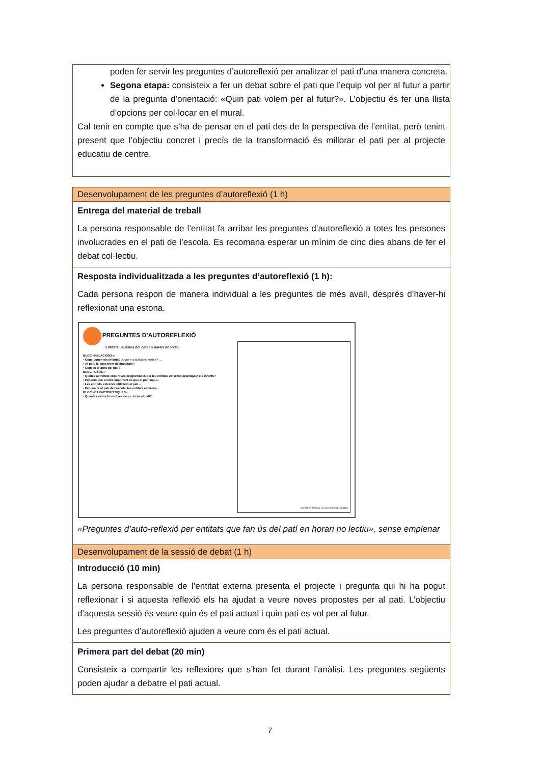poden fer servir les preguntes d’autoreflexió per analitzar el pati d’una manera concreta.
Segona etapa: consisteix a fer un debat sobre el pati que l’equip vol per al futur a partir de la pregunta d’orientació: «Quin pati volem per al futur?». L’objectiu és fer una llista d’opcions per col·locar en el mural.
Cal tenir en compte que s’ha de pensar en el pati des de la perspectiva de l’entitat, però tenint present que l’objectiu concret i precís de la transformació és millorar el pati per al projecte educatiu de centre.
Desenvolupament de les preguntes d’autoreflexió (1 h)
Entrega del material de treball
La persona responsable de l’entitat fa arribar les preguntes d’autoreflexió a totes les persones involucrades en el pati de l’escola. Es recomana esperar un mínim de cinc dies abans de fer el debat col·lectiu.
Resposta individualitzada a les preguntes d’autoreflexió (1 h):
Cada persona respon de manera individual a les preguntes de més avall, després d’haver-hi reflexionat una estona.
PREGUNTES D’AUTOREFLEXIÓ
Entitats usuàries del pati en horari no lectiu
BLOC «RELACIONS»:
• Com juguen els infants? Juguen a activitats mixtes? ...
• Al pati, hi observem desigualtats?
• Com es té cura del pati?
BLOC «USOS»:
• Quines activitats esportives programades per les entitats externes practiquen els infants?
• Pensem que el més important és que el pati sigui...
• Les entitats externes utilitzem el pati...
• Pel que fa al pati de l’escola, les entitats externes...
BLOC «CARACTERÍSTIQUES»:
• Quantes estructures fixes de joc hi ha al pati?
ESPAI PER ANOTAR LES VOSTRES RESPOSTES
«Preguntes d’auto-reflexió per entitats que fan ús del patí en horari no lectiu», sense emplenar
Desenvolupament de la sessió de debat (1 h)
Introducció (10 min)
La persona responsable de l’entitat externa presenta el projecte i pregunta qui hi ha pogut reflexionar i si aquesta reflexió els ha ajudat a veure noves propostes per al pati. L’objectiu d’aquesta sessió és veure quin és el pati actual i quin pati es vol per al futur.
Les preguntes d’autoreflexió ajuden a veure com és el pati actual.
Primera part del debat (20 min)
Consisteix a compartir les reflexions que s’han fet durant l’anàlisi. Les preguntes següents poden ajudar a debatre el pati actual.
7